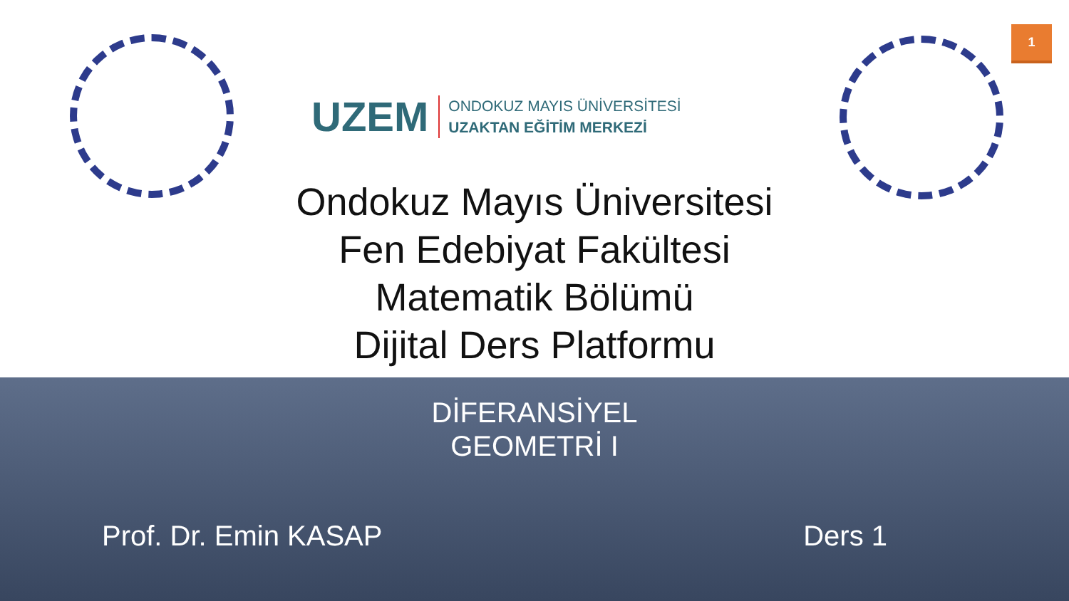UZEM ONDOKUZ MAYIS ÜNİVERSİTESİ
UZAKTAN EĞİTİM MERKEZİ
1
Ondokuz Mayıs Üniversitesi
Fen Edebiyat Fakültesi
Matematik Bölümü
Dijital Ders Platformu
DİFERANSİYEL
GEOMETRİ I
Prof. Dr. Emin KASAP Ders 1